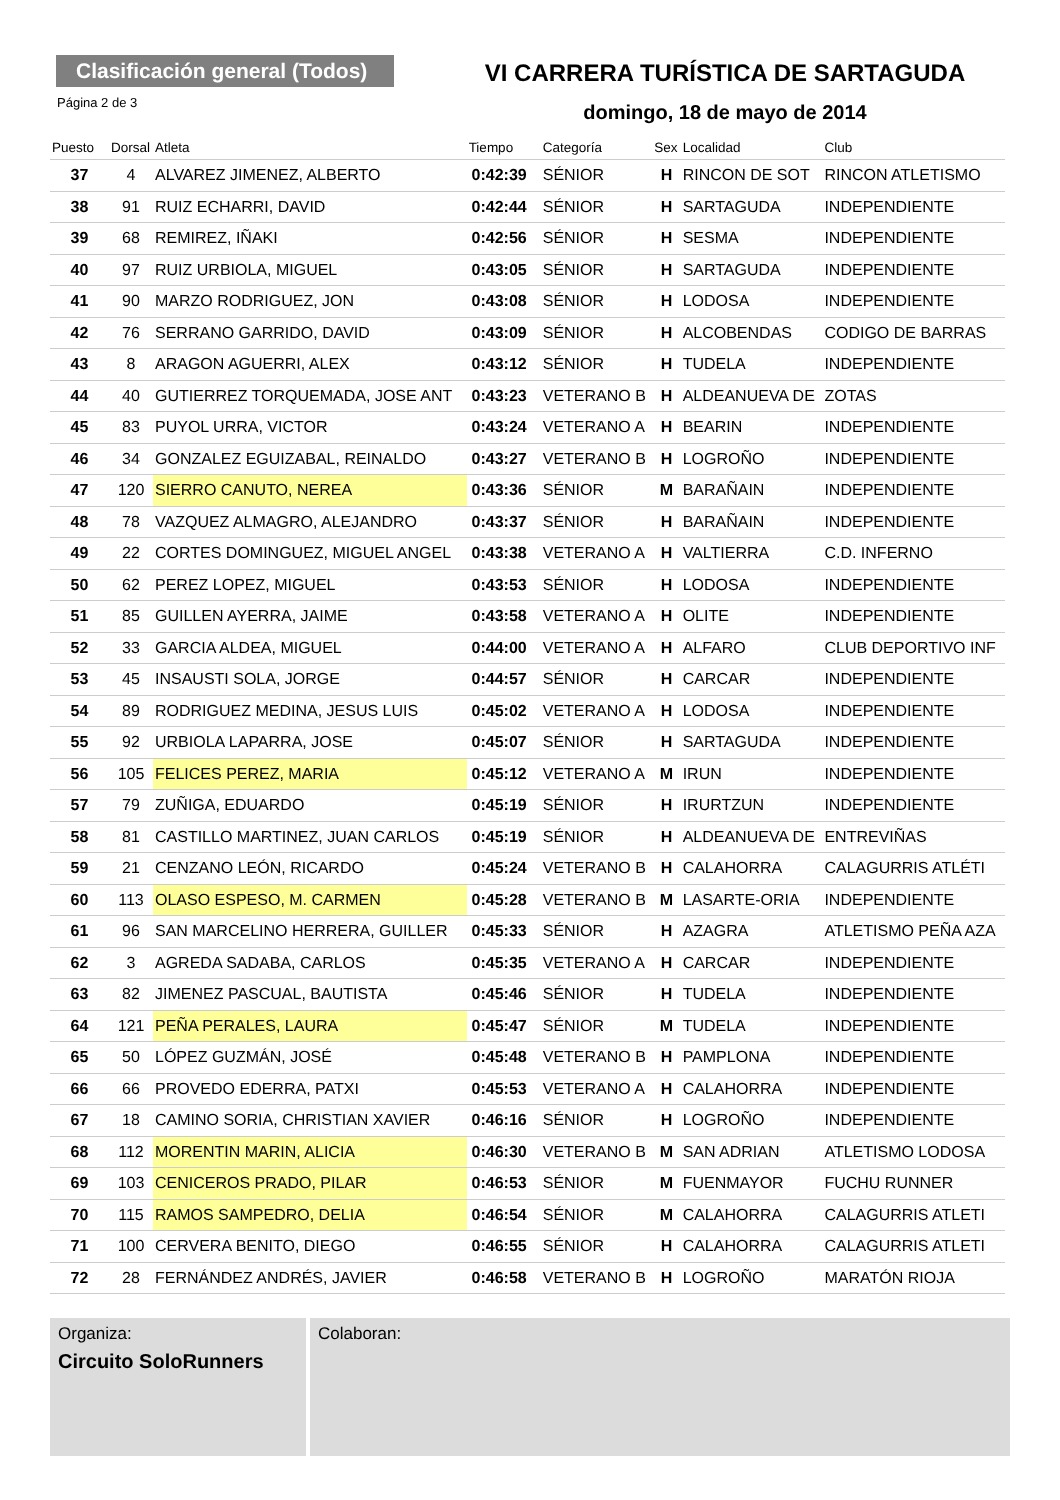Clasificación general (Todos)
Página 2 de 3
VI CARRERA TURÍSTICA DE SARTAGUDA
domingo, 18 de mayo de 2014
| Puesto | Dorsal | Atleta | Tiempo | Categoría | Sex | Localidad | Club |
| --- | --- | --- | --- | --- | --- | --- | --- |
| 37 | 4 | ALVAREZ JIMENEZ, ALBERTO | 0:42:39 | SÉNIOR | H | RINCON DE SOT | RINCON ATLETISMO |
| 38 | 91 | RUIZ ECHARRI, DAVID | 0:42:44 | SÉNIOR | H | SARTAGUDA | INDEPENDIENTE |
| 39 | 68 | REMIREZ, IÑAKI | 0:42:56 | SÉNIOR | H | SESMA | INDEPENDIENTE |
| 40 | 97 | RUIZ URBIOLA, MIGUEL | 0:43:05 | SÉNIOR | H | SARTAGUDA | INDEPENDIENTE |
| 41 | 90 | MARZO RODRIGUEZ, JON | 0:43:08 | SÉNIOR | H | LODOSA | INDEPENDIENTE |
| 42 | 76 | SERRANO GARRIDO, DAVID | 0:43:09 | SÉNIOR | H | ALCOBENDAS | CODIGO DE BARRAS |
| 43 | 8 | ARAGON AGUERRI, ALEX | 0:43:12 | SÉNIOR | H | TUDELA | INDEPENDIENTE |
| 44 | 40 | GUTIERREZ TORQUEMADA, JOSE ANT | 0:43:23 | VETERANO B | H | ALDEANUEVA DE | ZOTAS |
| 45 | 83 | PUYOL URRA, VICTOR | 0:43:24 | VETERANO A | H | BEARIN | INDEPENDIENTE |
| 46 | 34 | GONZALEZ EGUIZABAL, REINALDO | 0:43:27 | VETERANO B | H | LOGROÑO | INDEPENDIENTE |
| 47 | 120 | SIERRO CANUTO, NEREA | 0:43:36 | SÉNIOR | M | BARAÑAIN | INDEPENDIENTE |
| 48 | 78 | VAZQUEZ ALMAGRO, ALEJANDRO | 0:43:37 | SÉNIOR | H | BARAÑAIN | INDEPENDIENTE |
| 49 | 22 | CORTES DOMINGUEZ, MIGUEL ANGEL | 0:43:38 | VETERANO A | H | VALTIERRA | C.D. INFERNO |
| 50 | 62 | PEREZ LOPEZ, MIGUEL | 0:43:53 | SÉNIOR | H | LODOSA | INDEPENDIENTE |
| 51 | 85 | GUILLEN AYERRA, JAIME | 0:43:58 | VETERANO A | H | OLITE | INDEPENDIENTE |
| 52 | 33 | GARCIA ALDEA, MIGUEL | 0:44:00 | VETERANO A | H | ALFARO | CLUB DEPORTIVO INF |
| 53 | 45 | INSAUSTI SOLA, JORGE | 0:44:57 | SÉNIOR | H | CARCAR | INDEPENDIENTE |
| 54 | 89 | RODRIGUEZ MEDINA, JESUS LUIS | 0:45:02 | VETERANO A | H | LODOSA | INDEPENDIENTE |
| 55 | 92 | URBIOLA LAPARRA, JOSE | 0:45:07 | SÉNIOR | H | SARTAGUDA | INDEPENDIENTE |
| 56 | 105 | FELICES PEREZ, MARIA | 0:45:12 | VETERANO A | M | IRUN | INDEPENDIENTE |
| 57 | 79 | ZUÑIGA, EDUARDO | 0:45:19 | SÉNIOR | H | IRURTZUN | INDEPENDIENTE |
| 58 | 81 | CASTILLO MARTINEZ, JUAN CARLOS | 0:45:19 | SÉNIOR | H | ALDEANUEVA DE | ENTREVIÑAS |
| 59 | 21 | CENZANO LEÓN, RICARDO | 0:45:24 | VETERANO B | H | CALAHORRA | CALAGURRIS ATLÉTI |
| 60 | 113 | OLASO ESPESO, M. CARMEN | 0:45:28 | VETERANO B | M | LASARTE-ORIA | INDEPENDIENTE |
| 61 | 96 | SAN MARCELINO HERRERA, GUILLER | 0:45:33 | SÉNIOR | H | AZAGRA | ATLETISMO PEÑA AZA |
| 62 | 3 | AGREDA SADABA, CARLOS | 0:45:35 | VETERANO A | H | CARCAR | INDEPENDIENTE |
| 63 | 82 | JIMENEZ PASCUAL, BAUTISTA | 0:45:46 | SÉNIOR | H | TUDELA | INDEPENDIENTE |
| 64 | 121 | PEÑA PERALES, LAURA | 0:45:47 | SÉNIOR | M | TUDELA | INDEPENDIENTE |
| 65 | 50 | LÓPEZ GUZMÁN, JOSÉ | 0:45:48 | VETERANO B | H | PAMPLONA | INDEPENDIENTE |
| 66 | 66 | PROVEDO EDERRA, PATXI | 0:45:53 | VETERANO A | H | CALAHORRA | INDEPENDIENTE |
| 67 | 18 | CAMINO SORIA, CHRISTIAN XAVIER | 0:46:16 | SÉNIOR | H | LOGROÑO | INDEPENDIENTE |
| 68 | 112 | MORENTIN MARIN, ALICIA | 0:46:30 | VETERANO B | M | SAN ADRIAN | ATLETISMO LODOSA |
| 69 | 103 | CENICEROS PRADO, PILAR | 0:46:53 | SÉNIOR | M | FUENMAYOR | FUCHU RUNNER |
| 70 | 115 | RAMOS SAMPEDRO, DELIA | 0:46:54 | SÉNIOR | M | CALAHORRA | CALAGURRIS ATLETI |
| 71 | 100 | CERVERA BENITO, DIEGO | 0:46:55 | SÉNIOR | H | CALAHORRA | CALAGURRIS ATLETI |
| 72 | 28 | FERNÁNDEZ ANDRÉS, JAVIER | 0:46:58 | VETERANO B | H | LOGROÑO | MARATÓN RIOJA |
Organiza:
Circuito SoloRunners
Colaboran: